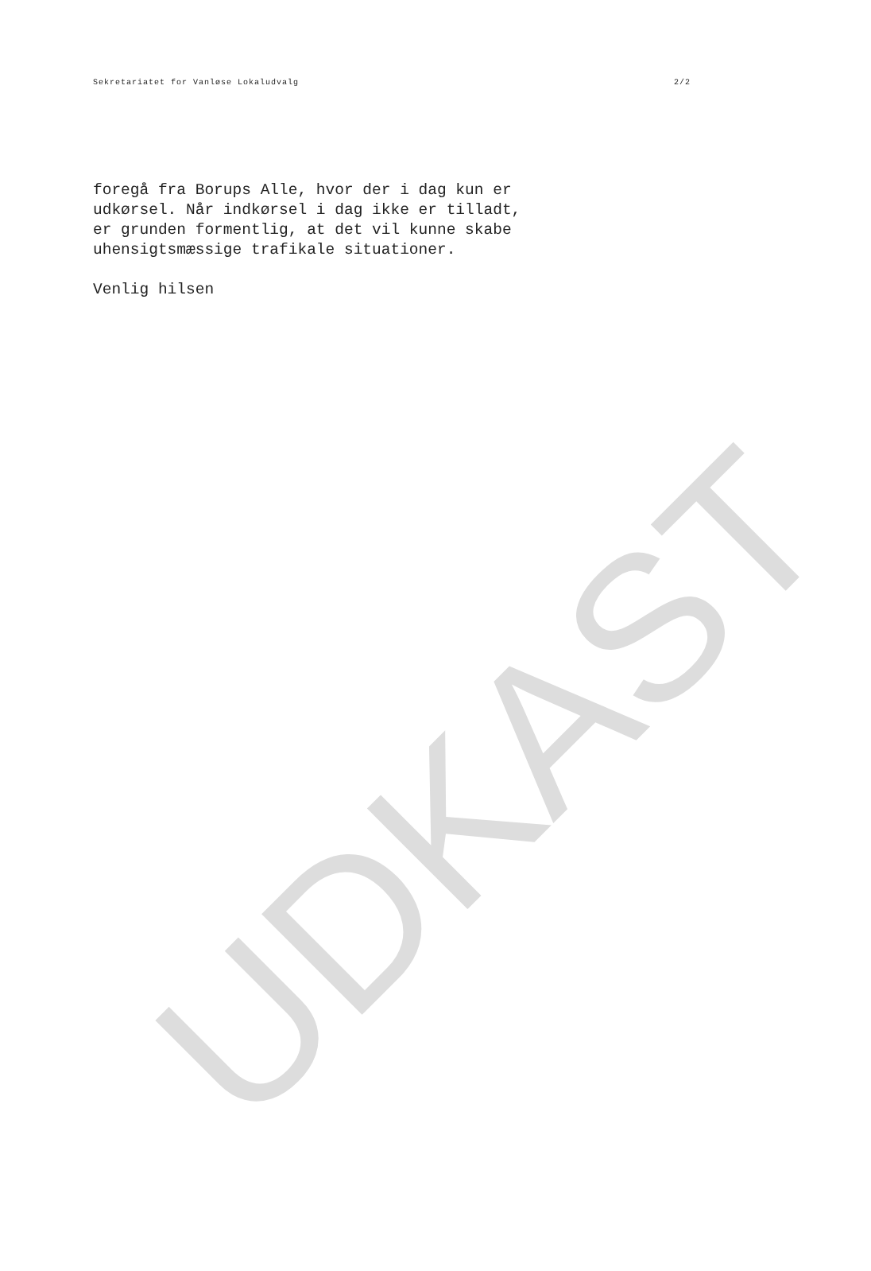UDKAST
Sekretariatet for Vanløse Lokaludvalg 2/2
foregå fra Borups Alle, hvor der i dag kun er
udkørsel. Når indkørsel i dag ikke er tilladt,
er grunden formentlig, at det vil kunne skabe
uhensigtsmæssige trafikale situationer.
Venlig hilsen